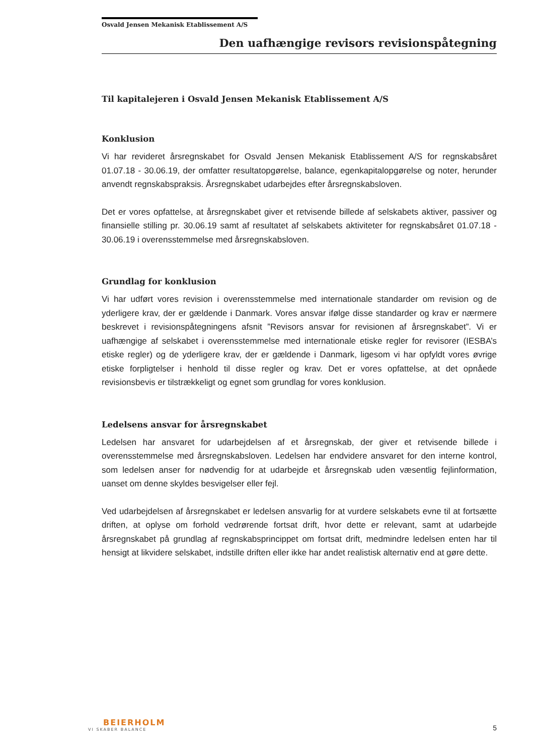Osvald Jensen Mekanisk Etablissement A/S
Den uafhængige revisors revisionspåtegning
Til kapitalejeren i Osvald Jensen Mekanisk Etablissement A/S
Konklusion
Vi har revideret årsregnskabet for Osvald Jensen Mekanisk Etablissement A/S for regnskabsåret 01.07.18 - 30.06.19, der omfatter resultatopgørelse, balance, egenkapitalopgørelse og noter, herunder anvendt regnskabspraksis. Årsregnskabet udarbejdes efter årsregnskabsloven.
Det er vores opfattelse, at årsregnskabet giver et retvisende billede af selskabets aktiver, passiver og finansielle stilling pr. 30.06.19 samt af resultatet af selskabets aktiviteter for regnskabsåret 01.07.18 - 30.06.19 i overensstemmelse med årsregnskabsloven.
Grundlag for konklusion
Vi har udført vores revision i overensstemmelse med internationale standarder om revision og de yderligere krav, der er gældende i Danmark. Vores ansvar ifølge disse standarder og krav er nærmere beskrevet i revisionspåtegningens afsnit ”Revisors ansvar for revisionen af årsregnskabet”. Vi er uafhængige af selskabet i overensstemmelse med internationale etiske regler for revisorer (IESBA’s etiske regler) og de yderligere krav, der er gældende i Danmark, ligesom vi har opfyldt vores øvrige etiske forpligtelser i henhold til disse regler og krav. Det er vores opfattelse, at det opnåede revisionsbevis er tilstrækkeligt og egnet som grundlag for vores konklusion.
Ledelsens ansvar for årsregnskabet
Ledelsen har ansvaret for udarbejdelsen af et årsregnskab, der giver et retvisende billede i overensstemmelse med årsregnskabsloven. Ledelsen har endvidere ansvaret for den interne kontrol, som ledelsen anser for nødvendig for at udarbejde et årsregnskab uden væsentlig fejlinformation, uanset om denne skyldes besvigelser eller fejl.
Ved udarbejdelsen af årsregnskabet er ledelsen ansvarlig for at vurdere selskabets evne til at fortsætte driften, at oplyse om forhold vedrørende fortsat drift, hvor dette er relevant, samt at udarbejde årsregnskabet på grundlag af regnskabsprincippet om fortsat drift, medmindre ledelsen enten har til hensigt at likvidere selskabet, indstille driften eller ikke har andet realistisk alternativ end at gøre dette.
BEIERHOLM
VI SKABER BALANCE
5